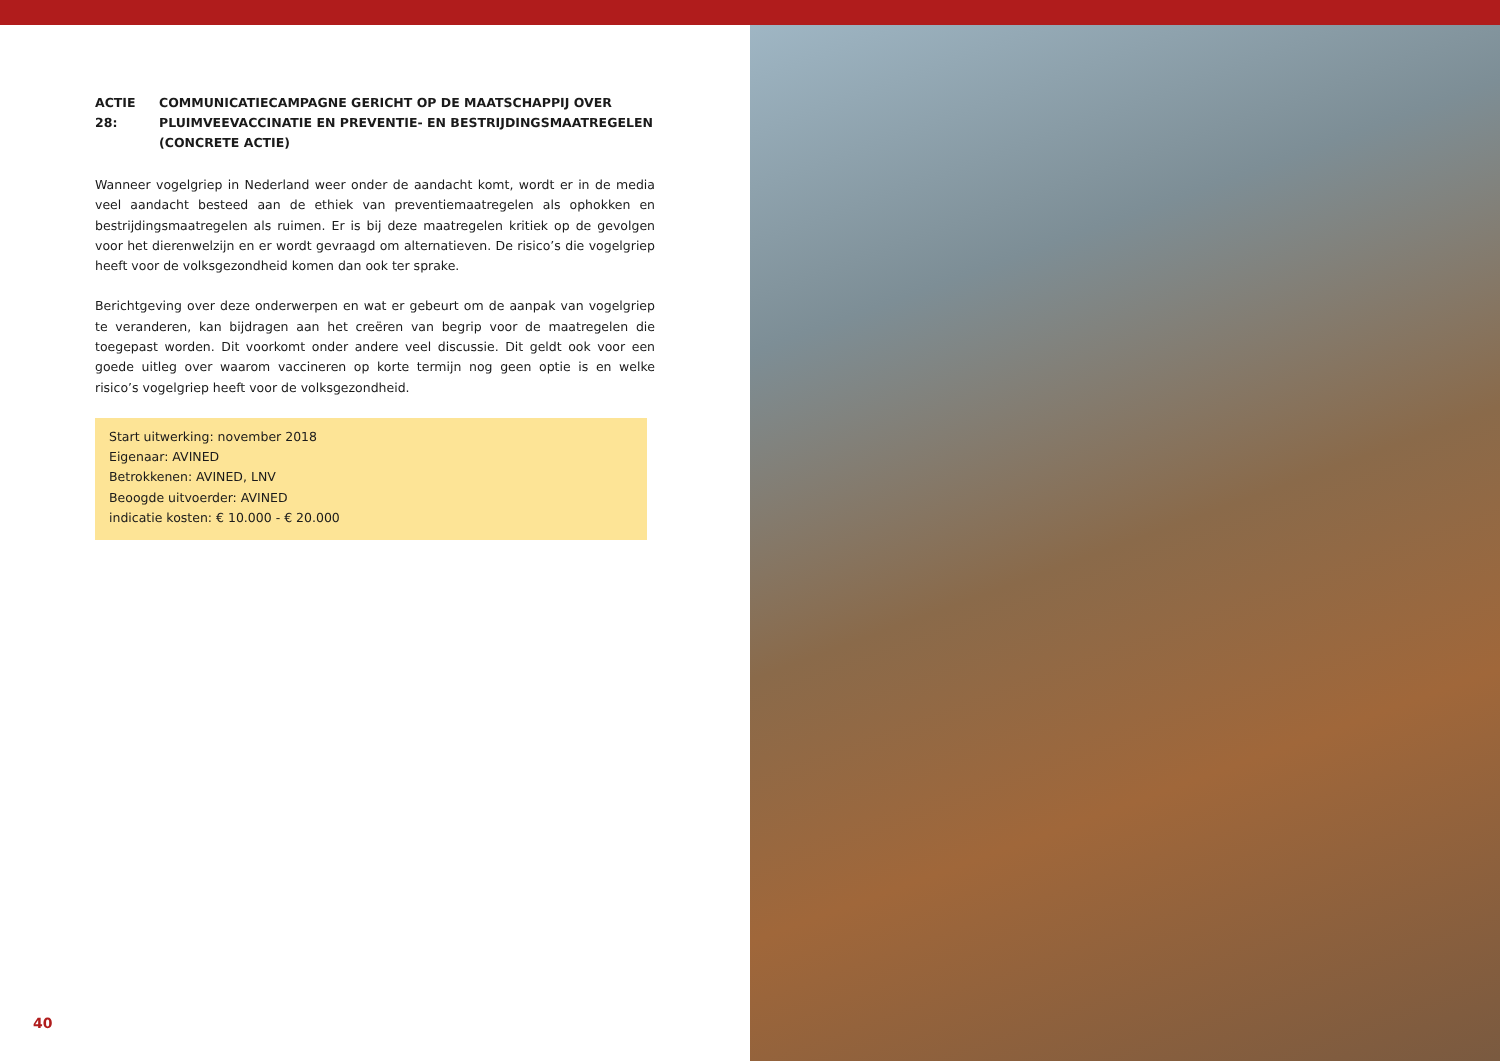ACTIE 28: COMMUNICATIECAMPAGNE GERICHT OP DE MAATSCHAPPIJ OVER PLUIMVEEVACCINATIE EN PREVENTIE- EN BESTRIJDINGSMAATREGELEN (CONCRETE ACTIE)
Wanneer vogelgriep in Nederland weer onder de aandacht komt, wordt er in de media veel aandacht besteed aan de ethiek van preventiemaatregelen als ophokken en bestrijdingsmaatregelen als ruimen. Er is bij deze maatregelen kritiek op de gevolgen voor het dierenwelzijn en er wordt gevraagd om alternatieven. De risico’s die vogelgriep heeft voor de volksgezondheid komen dan ook ter sprake.
Berichtgeving over deze onderwerpen en wat er gebeurt om de aanpak van vogelgriep te veranderen, kan bijdragen aan het creëren van begrip voor de maatregelen die toegepast worden. Dit voorkomt onder andere veel discussie. Dit geldt ook voor een goede uitleg over waarom vaccineren op korte termijn nog geen optie is en welke risico’s vogelgriep heeft voor de volksgezondheid.
Start uitwerking: november 2018
Eigenaar: AVINED
Betrokkenen: AVINED, LNV
Beoogde uitvoerder: AVINED
indicatie kosten: € 10.000 - € 20.000
40